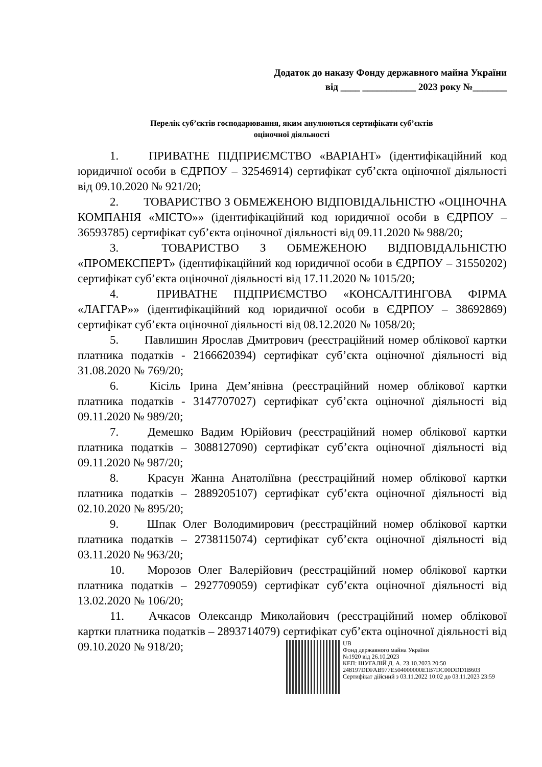Додаток до наказу Фонду державного майна України
від ____ ___________ 2023 року №_______
Перелік суб’єктів господарювання, яким анулюються сертифікати суб’єктів
оціночної діяльності
1. ПРИВАТНЕ ПІДПРИЄМСТВО «ВАРІАНТ» (ідентифікаційний код юридичної особи в ЄДРПОУ – 32546914) сертифікат суб’єкта оціночної діяльності від 09.10.2020 № 921/20;
2. ТОВАРИСТВО З ОБМЕЖЕНОЮ ВІДПОВІДАЛЬНІСТЮ «ОЦІНОЧНА КОМПАНІЯ «МІСТО»» (ідентифікаційний код юридичної особи в ЄДРПОУ – 36593785) сертифікат суб’єкта оціночної діяльності від 09.11.2020 № 988/20;
3. ТОВАРИСТВО З ОБМЕЖЕНОЮ ВІДПОВІДАЛЬНІСТЮ «ПРОМЕКСПЕРТ» (ідентифікаційний код юридичної особи в ЄДРПОУ – 31550202) сертифікат суб’єкта оціночної діяльності від 17.11.2020 № 1015/20;
4. ПРИВАТНЕ ПІДПРИЄМСТВО «КОНСАЛТИНГОВА ФІРМА «ЛАГГАР»» (ідентифікаційний код юридичної особи в ЄДРПОУ – 38692869) сертифікат суб’єкта оціночної діяльності від 08.12.2020 № 1058/20;
5. Павлишин Ярослав Дмитрович (реєстраційний номер облікової картки платника податків - 2166620394) сертифікат суб’єкта оціночної діяльності від 31.08.2020 № 769/20;
6. Кісіль Ірина Дем’янівна (реєстраційний номер облікової картки платника податків - 3147707027) сертифікат суб’єкта оціночної діяльності від 09.11.2020 № 989/20;
7. Демешко Вадим Юрійович (реєстраційний номер облікової картки платника податків – 3088127090) сертифікат суб’єкта оціночної діяльності від 09.11.2020 № 987/20;
8. Красун Жанна Анатоліївна (реєстраційний номер облікової картки платника податків – 2889205107) сертифікат суб’єкта оціночної діяльності від 02.10.2020 № 895/20;
9. Шпак Олег Володимирович (реєстраційний номер облікової картки платника податків – 2738115074) сертифікат суб’єкта оціночної діяльності від 03.11.2020 № 963/20;
10. Морозов Олег Валерійович (реєстраційний номер облікової картки платника податків – 2927709059) сертифікат суб’єкта оціночної діяльності від 13.02.2020 № 106/20;
11. Ачкасов Олександр Миколайович (реєстраційний номер облікової картки платника податків – 2893714079) сертифікат суб’єкта оціночної діяльності від 09.10.2020 № 918/20;
UB
Фонд державного майна України
№1920 від 26.10.2023
КЕП: ШУГАЛІЙ Д. А. 23.10.2023 20:50
248197DDFAB977E504000000E1B7DC00DDD1B603
Сертифікат дійсний з 03.11.2022 10:02 до 03.11.2023 23:59